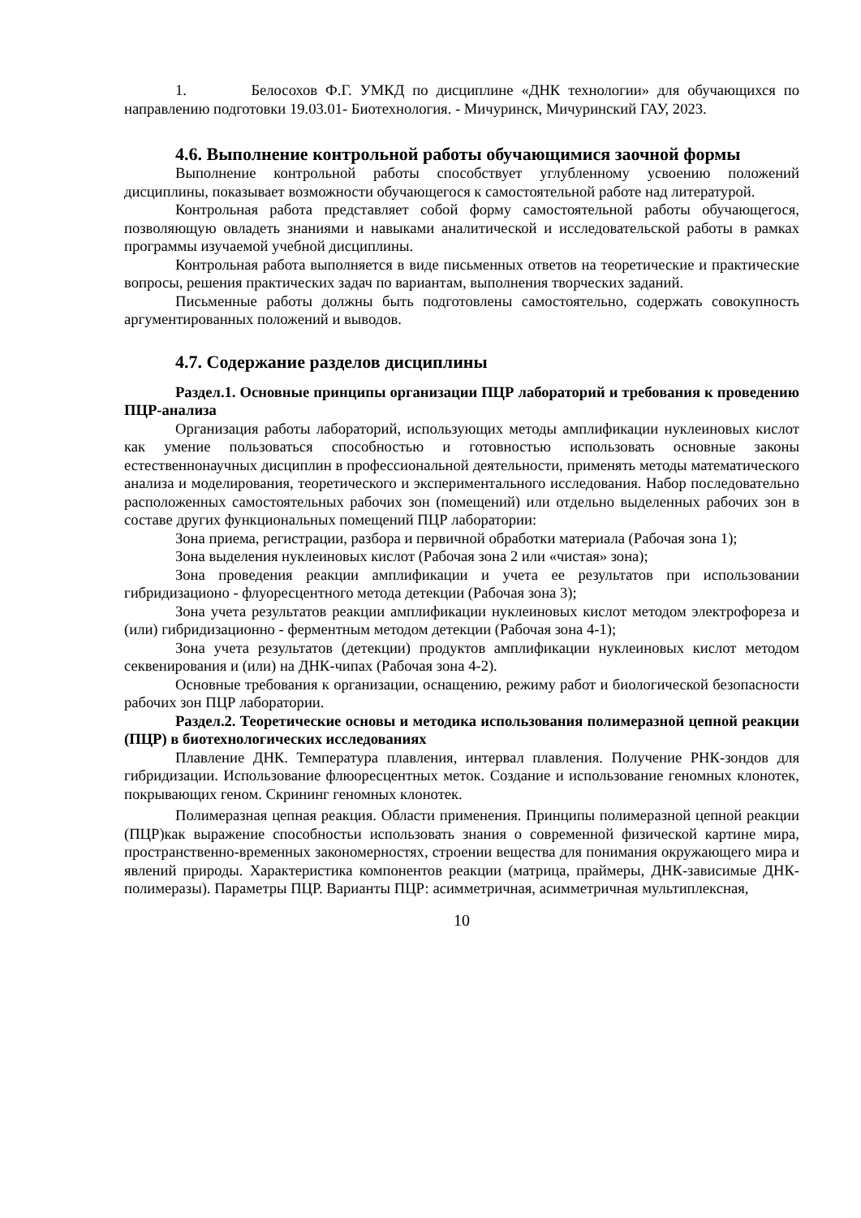1. Белосохов Ф.Г. УМКД по дисциплине «ДНК технологии» для обучающихся по направлению подготовки 19.03.01- Биотехнология. - Мичуринск, Мичуринский ГАУ, 2023.
4.6. Выполнение контрольной работы обучающимися заочной формы
Выполнение контрольной работы способствует углубленному усвоению положений дисциплины, показывает возможности обучающегося к самостоятельной работе над литературой.
Контрольная работа представляет собой форму самостоятельной работы обучающегося, позволяющую овладеть знаниями и навыками аналитической и исследовательской работы в рамках программы изучаемой учебной дисциплины.
Контрольная работа выполняется в виде письменных ответов на теоретические и практические вопросы, решения практических задач по вариантам, выполнения творческих заданий.
Письменные работы должны быть подготовлены самостоятельно, содержать совокупность аргументированных положений и выводов.
4.7. Содержание разделов дисциплины
Раздел.1. Основные принципы организации ПЦР лабораторий и требования к проведению ПЦР-анализа
Организация работы лабораторий, использующих методы амплификации нуклеиновых кислот как умение пользоваться способностью и готовностью использовать основные законы естественнонаучных дисциплин в профессиональной деятельности, применять методы математического анализа и моделирования, теоретического и экспериментального исследования. Набор последовательно расположенных самостоятельных рабочих зон (помещений) или отдельно выделенных рабочих зон в составе других функциональных помещений ПЦР лаборатории:
Зона приема, регистрации, разбора и первичной обработки материала (Рабочая зона 1);
Зона выделения нуклеиновых кислот (Рабочая зона 2 или «чистая» зона);
Зона проведения реакции амплификации и учета ее результатов при использовании гибридизационо - флуоресцентного метода детекции (Рабочая зона 3);
Зона учета результатов реакции амплификации нуклеиновых кислот методом электрофореза и (или) гибридизационно - ферментным методом детекции (Рабочая зона 4-1);
Зона учета результатов (детекции) продуктов амплификации нуклеиновых кислот методом секвенирования и (или) на ДНК-чипах (Рабочая зона 4-2).
Основные требования к организации, оснащению, режиму работ и биологической безопасности рабочих зон ПЦР лаборатории.
Раздел.2. Теоретические основы и методика использования полимеразной цепной реакции (ПЦР) в биотехнологических исследованиях
Плавление ДНК. Температура плавления, интервал плавления. Получение РНК-зондов для гибридизации. Использование флюоресцентных меток. Создание и использование геномных клонотек, покрывающих геном. Скрининг геномных клонотек.
Полимеразная цепная реакция. Области применения. Принципы полимеразной цепной реакции (ПЦР)как выражение способностьи использовать знания о современной физической картине мира, пространственно-временных закономерностях, строении вещества для понимания окружающего мира и явлений природы. Характеристика компонентов реакции (матрица, праймеры, ДНК-зависимые ДНК-полимеразы). Параметры ПЦР. Варианты ПЦР: асимметричная, асимметричная мультиплексная,
10